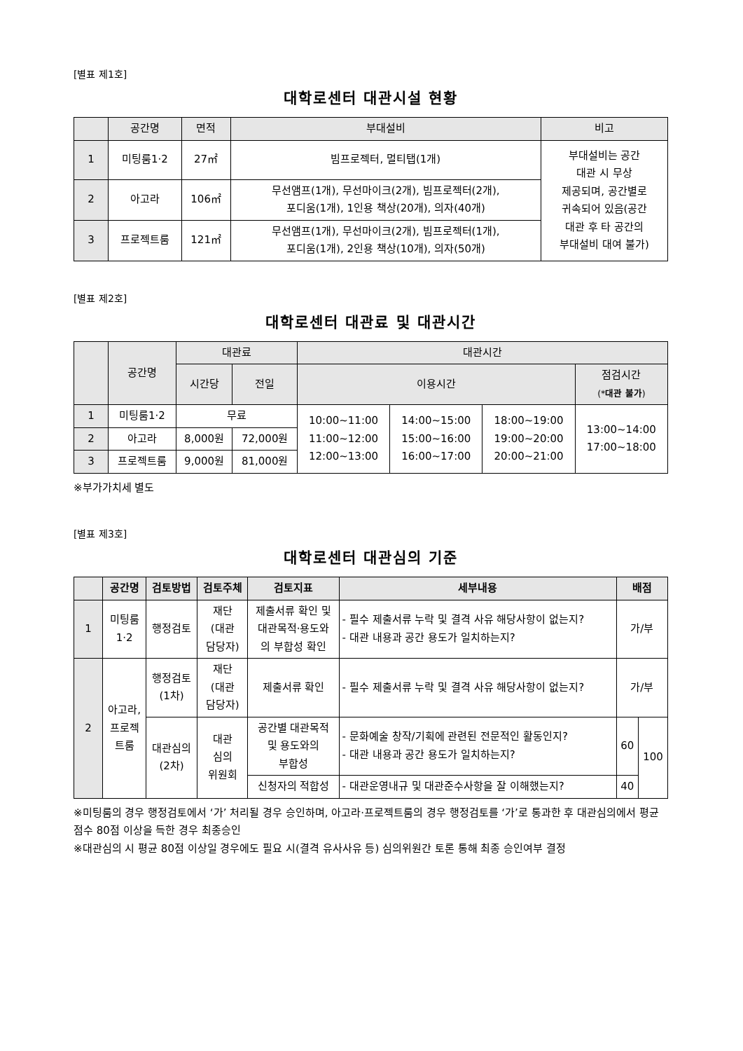[별표 제1호]
대학로센터 대관시설 현황
| | 공간명 | 면적 | 부대설비 | 비고 |
| --- | --- | --- | --- | --- |
| 1 | 미팅룸1·2 | 27㎡ | 빔프로젝터, 멀티탭(1개) | 부대설비는 공간 대관 시 무상 제공되며, 공간별로 귀속되어 있음(공간 대관 후 타 공간의 부대설비 대여 불가) |
| 2 | 아고라 | 106㎡ | 무선앰프(1개), 무선마이크(2개), 빔프로젝터(2개), 포디움(1개), 1인용 책상(20개), 의자(40개) | |
| 3 | 프로젝트룸 | 121㎡ | 무선앰프(1개), 무선마이크(2개), 빔프로젝터(1개), 포디움(1개), 2인용 책상(10개), 의자(50개) | |
[별표 제2호]
대학로센터 대관료 및 대관시간
| | 공간명 | 대관료 | | 대관시간 | | | |
| --- | --- | --- | --- | --- | --- | --- | --- |
| | | 시간당 | 전일 | 이용시간 | | | 점검시간 (* 대관 불가 ) |
| 1 | 미팅룸1·2 | 무료 | | 10:00~11:00 11:00~12:00 12:00~13:00 | 14:00~15:00 15:00~16:00 16:00~17:00 | 18:00~19:00 19:00~20:00 20:00~21:00 | 13:00~14:00 17:00~18:00 |
| 2 | 아고라 | 8,000원 | 72,000원 | | | | |
| 3 | 프로젝트룸 | 9,000원 | 81,000원 | | | | |
※부가가치세 별도
[별표 제3호]
대학로센터 대관심의 기준
| | 공간명 | 검토방법 | 검토주체 | 검토지표 | 세부내용 | 배점 | |
| --- | --- | --- | --- | --- | --- | --- | --- |
| 1 | 미팅룸 1·2 | 행정검토 | 재단 (대관 담당자) | 제출서류 확인 및 대관목적·용도와 의 부합성 확인 | - 필수 제출서류 누락 및 결격 사유 해당사항이 없는지? - 대관 내용과 공간 용도가 일치하는지? | 가/부 | |
| 2 | 아고라, 프로젝 트룸 | 행정검토 (1차) | 재단 (대관 담당자) | 제출서류 확인 | - 필수 제출서류 누락 및 결격 사유 해당사항이 없는지? | 가/부 | |
| | | 대관심의 (2차) | 대관 심의 위원회 | 공간별 대관목적 및 용도와의 부합성 | - 문화예술 창작/기획에 관련된 전문적인 활동인지? - 대관 내용과 공간 용도가 일치하는지? | 60 | 100 |
| | | | | 신청자의 적합성 | - 대관운영내규 및 대관준수사항을 잘 이해했는지? | 40 | |
※미팅룸의 경우 행정검토에서 ‘가’ 처리될 경우 승인하며, 아고라·프로젝트룸의 경우 행정검토를 ‘가’로 통과한 후 대관심의에서 평균점수 80점 이상을 득한 경우 최종승인
※대관심의 시 평균 80점 이상일 경우에도 필요 시(결격 유사사유 등) 심의위원간 토론 통해 최종 승인여부 결정